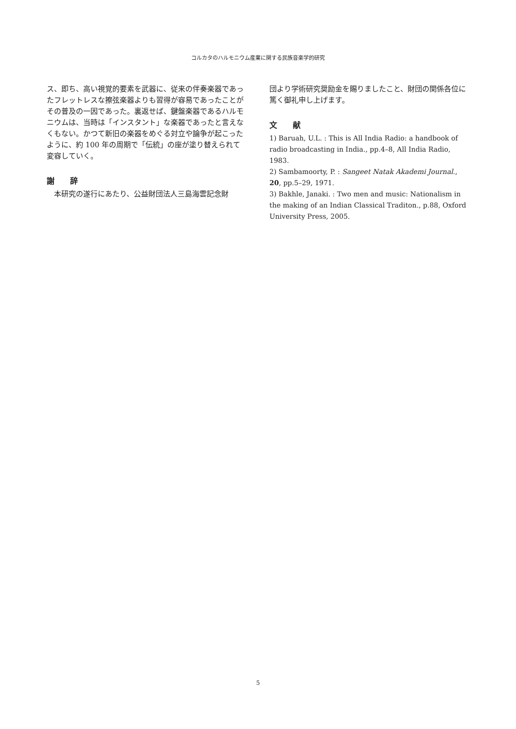コルカタのハルモニウム産業に関する民族音楽学的研究
ス、即ち、高い視覚的要素を武器に、従来の伴奏楽器であったフレットレスな擦弦楽器よりも習得が容易であったことがその普及の一因であった。裏返せば、鍵盤楽器であるハルモニウムは、当時は「インスタント」な楽器であったと言えなくもない。かつて新旧の楽器をめぐる対立や論争が起こったように、約 100 年の周期で「伝統」の座が塗り替えられて変容していく。
謝　　辞
　本研究の遂行にあたり、公益財団法人三島海雲記念財
団より学術研究奨励金を賜りましたこと、財団の関係各位に篤く御礼申し上げます。
文　　献
1) Baruah, U.L. : This is All India Radio: a handbook of radio broadcasting in India., pp.4–8, All India Radio, 1983.
2) Sambamoorty, P. : Sangeet Natak Akademi Journal., 20, pp.5–29, 1971.
3) Bakhle, Janaki. : Two men and music: Nationalism in the making of an Indian Classical Traditon., p.88, Oxford University Press, 2005.
5